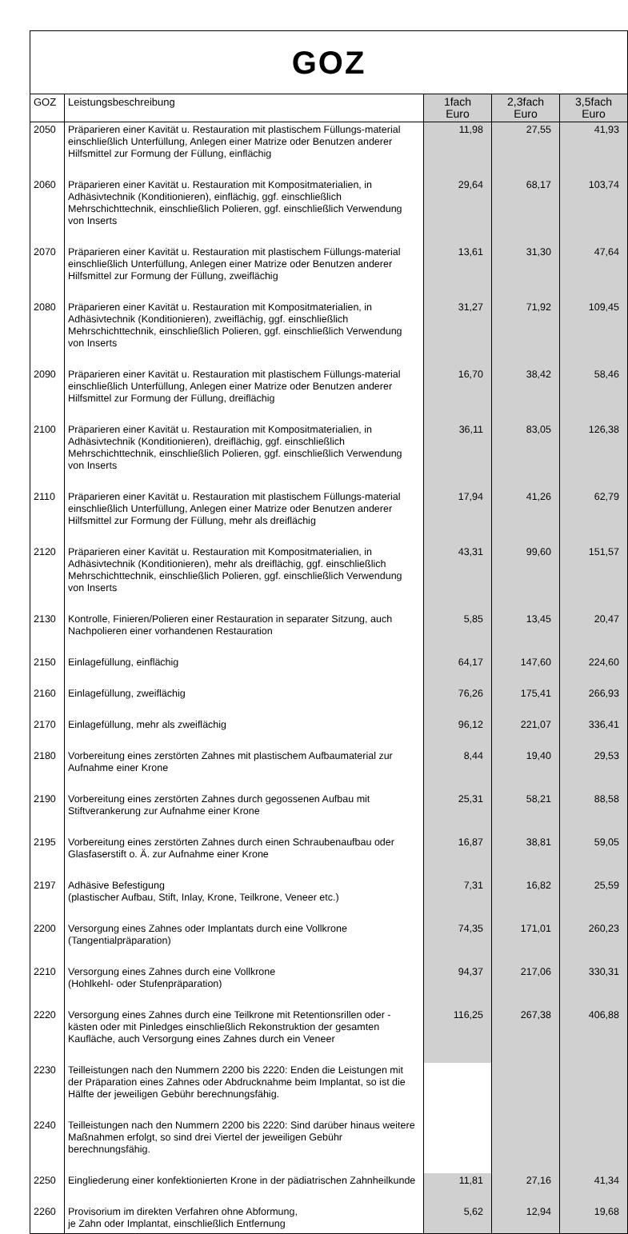GOZ
| GOZ | Leistungsbeschreibung | 1fach Euro | 2,3fach Euro | 3,5fach Euro |
| --- | --- | --- | --- | --- |
| 2050 | Präparieren einer Kavität u. Restauration mit plastischem Füllungs-material einschließlich Unterfüllung, Anlegen einer Matrize oder Benutzen anderer Hilfsmittel zur Formung der Füllung, einflächig | 11,98 | 27,55 | 41,93 |
| 2060 | Präparieren einer Kavität u. Restauration mit Kompositmaterialien, in Adhäsivtechnik (Konditionieren), einflächig, ggf. einschließlich Mehrschichttechnik, einschließlich Polieren, ggf. einschließlich Verwendung von Inserts | 29,64 | 68,17 | 103,74 |
| 2070 | Präparieren einer Kavität u. Restauration mit plastischem Füllungs-material einschließlich Unterfüllung, Anlegen einer Matrize oder Benutzen anderer Hilfsmittel zur Formung der Füllung, zweiflächig | 13,61 | 31,30 | 47,64 |
| 2080 | Präparieren einer Kavität u. Restauration mit Kompositmaterialien, in Adhäsivtechnik (Konditionieren), zweiflächig, ggf. einschließlich Mehrschichttechnik, einschließlich Polieren, ggf. einschließlich Verwendung von Inserts | 31,27 | 71,92 | 109,45 |
| 2090 | Präparieren einer Kavität u. Restauration mit plastischem Füllungs-material einschließlich Unterfüllung, Anlegen einer Matrize oder Benutzen anderer Hilfsmittel zur Formung der Füllung, dreiflächig | 16,70 | 38,42 | 58,46 |
| 2100 | Präparieren einer Kavität u. Restauration mit Kompositmaterialien, in Adhäsivtechnik (Konditionieren), dreiflächig, ggf. einschließlich Mehrschichttechnik, einschließlich Polieren, ggf. einschließlich Verwendung von Inserts | 36,11 | 83,05 | 126,38 |
| 2110 | Präparieren einer Kavität u. Restauration mit plastischem Füllungs-material einschließlich Unterfüllung, Anlegen einer Matrize oder Benutzen anderer Hilfsmittel zur Formung der Füllung, mehr als dreiflächig | 17,94 | 41,26 | 62,79 |
| 2120 | Präparieren einer Kavität u. Restauration mit Kompositmaterialien, in Adhäsivtechnik (Konditionieren), mehr als dreiflächig, ggf. einschließlich Mehrschichttechnik, einschließlich Polieren, ggf. einschließlich Verwendung von Inserts | 43,31 | 99,60 | 151,57 |
| 2130 | Kontrolle, Finieren/Polieren einer Restauration in separater Sitzung, auch Nachpolieren einer vorhandenen Restauration | 5,85 | 13,45 | 20,47 |
| 2150 | Einlagefüllung, einflächig | 64,17 | 147,60 | 224,60 |
| 2160 | Einlagefüllung, zweiflächig | 76,26 | 175,41 | 266,93 |
| 2170 | Einlagefüllung, mehr als zweiflächig | 96,12 | 221,07 | 336,41 |
| 2180 | Vorbereitung eines zerstörten Zahnes mit plastischem Aufbaumaterial zur Aufnahme einer Krone | 8,44 | 19,40 | 29,53 |
| 2190 | Vorbereitung eines zerstörten Zahnes durch gegossenen Aufbau mit Stiftverankerung zur Aufnahme einer Krone | 25,31 | 58,21 | 88,58 |
| 2195 | Vorbereitung eines zerstörten Zahnes durch einen Schraubenaufbau oder Glasfaserstift o. Ä. zur Aufnahme einer Krone | 16,87 | 38,81 | 59,05 |
| 2197 | Adhäsive Befestigung (plastischer Aufbau, Stift, Inlay, Krone, Teilkrone, Veneer etc.) | 7,31 | 16,82 | 25,59 |
| 2200 | Versorgung eines Zahnes oder Implantats durch eine Vollkrone (Tangentialpräparation) | 74,35 | 171,01 | 260,23 |
| 2210 | Versorgung eines Zahnes durch eine Vollkrone (Hohlkehl- oder Stufenpräparation) | 94,37 | 217,06 | 330,31 |
| 2220 | Versorgung eines Zahnes durch eine Teilkrone mit Retentionsrillen oder -kästen oder mit Pinledges einschließlich Rekonstruktion der gesamten Kaufläche, auch Versorgung eines Zahnes durch ein Veneer | 116,25 | 267,38 | 406,88 |
| 2230 | Teilleistungen nach den Nummern 2200 bis 2220: Enden die Leistungen mit der Präparation eines Zahnes oder Abdrucknahme beim Implantat, so ist die Hälfte der jeweiligen Gebühr berechnungsfähig. | | | |
| 2240 | Teilleistungen nach den Nummern 2200 bis 2220: Sind darüber hinaus weitere Maßnahmen erfolgt, so sind drei Viertel der jeweiligen Gebühr berechnungsfähig. | | | |
| 2250 | Eingliederung einer konfektionierten Krone in der pädiatrischen Zahnheilkunde | 11,81 | 27,16 | 41,34 |
| 2260 | Provisorium im direkten Verfahren ohne Abformung, je Zahn oder Implantat, einschließlich Entfernung | 5,62 | 12,94 | 19,68 |